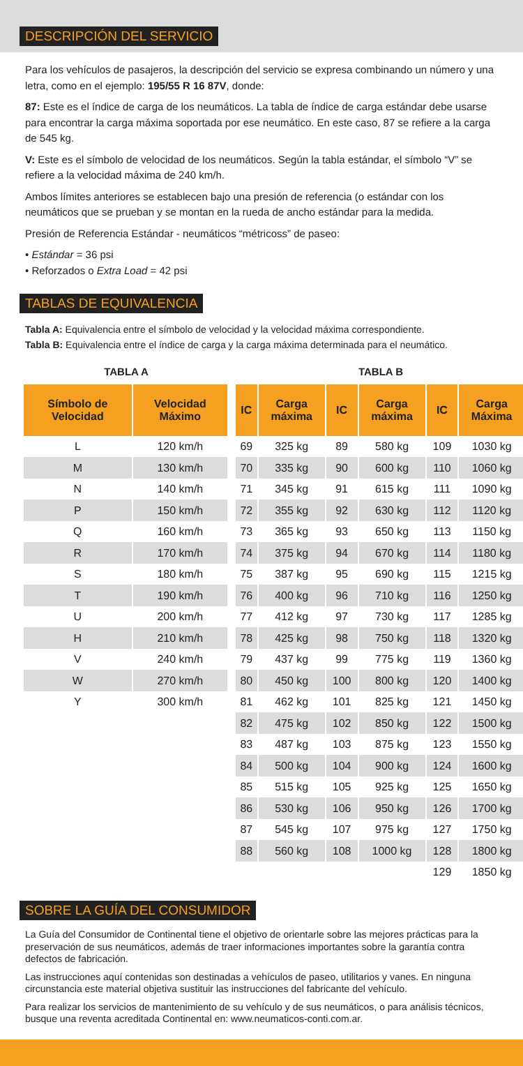DESCRIPCIÓN DEL SERVICIO
Para los vehículos de pasajeros, la descripción del servicio se expresa combinando un número y una letra, como en el ejemplo: 195/55 R 16 87V, donde:
87: Este es el índice de carga de los neumáticos. La tabla de índice de carga estándar debe usarse para encontrar la carga máxima soportada por ese neumático. En este caso, 87 se refiere a la carga de 545 kg.
V: Este es el símbolo de velocidad de los neumáticos. Según la tabla estándar, el símbolo “V” se refiere a la velocidad máxima de 240 km/h.
Ambos límites anteriores se establecen bajo una presión de referencia (o estándar con los neumáticos que se prueban y se montan en la rueda de ancho estándar para la medida.
Presión de Referencia Estándar - neumáticos “métricoss” de paseo:
• Estándar = 36 psi
• Reforzados o Extra Load = 42 psi
TABLAS DE EQUIVALENCIA
Tabla A: Equivalencia entre el símbolo de velocidad y la velocidad máxima correspondiente.
Tabla B: Equivalencia entre el índice de carga y la carga máxima determinada para el neumático.
TABLA A
| Símbolo de Velocidad | Velocidad Máximo |
| --- | --- |
| L | 120 km/h |
| M | 130 km/h |
| N | 140 km/h |
| P | 150 km/h |
| Q | 160 km/h |
| R | 170 km/h |
| S | 180 km/h |
| T | 190 km/h |
| U | 200 km/h |
| H | 210 km/h |
| V | 240 km/h |
| W | 270 km/h |
| Y | 300 km/h |
TABLA B
| IC | Carga máxima | IC | Carga máxima | IC | Carga Máxima |
| --- | --- | --- | --- | --- | --- |
| 69 | 325 kg | 89 | 580 kg | 109 | 1030 kg |
| 70 | 335 kg | 90 | 600 kg | 110 | 1060 kg |
| 71 | 345 kg | 91 | 615 kg | 111 | 1090 kg |
| 72 | 355 kg | 92 | 630 kg | 112 | 1120 kg |
| 73 | 365 kg | 93 | 650 kg | 113 | 1150 kg |
| 74 | 375 kg | 94 | 670 kg | 114 | 1180 kg |
| 75 | 387 kg | 95 | 690 kg | 115 | 1215 kg |
| 76 | 400 kg | 96 | 710 kg | 116 | 1250 kg |
| 77 | 412 kg | 97 | 730 kg | 117 | 1285 kg |
| 78 | 425 kg | 98 | 750 kg | 118 | 1320 kg |
| 79 | 437 kg | 99 | 775 kg | 119 | 1360 kg |
| 80 | 450 kg | 100 | 800 kg | 120 | 1400 kg |
| 81 | 462 kg | 101 | 825 kg | 121 | 1450 kg |
| 82 | 475 kg | 102 | 850 kg | 122 | 1500 kg |
| 83 | 487 kg | 103 | 875 kg | 123 | 1550 kg |
| 84 | 500 kg | 104 | 900 kg | 124 | 1600 kg |
| 85 | 515 kg | 105 | 925 kg | 125 | 1650 kg |
| 86 | 530 kg | 106 | 950 kg | 126 | 1700 kg |
| 87 | 545 kg | 107 | 975 kg | 127 | 1750 kg |
| 88 | 560 kg | 108 | 1000 kg | 128 | 1800 kg |
| | | | | 129 | 1850 kg |
SOBRE LA GUÍA DEL CONSUMIDOR
La Guía del Consumidor de Continental tiene el objetivo de orientarle sobre las mejores prácticas para la preservación de sus neumáticos, además de traer informaciones importantes sobre la garantía contra defectos de fabricación.
Las instrucciones aquí contenidas son destinadas a vehículos de paseo, utilitarios y vanes. En ninguna circunstancia este material objetiva sustituir las instrucciones del fabricante del vehículo.
Para realizar los servicios de mantenimiento de su vehículo y de sus neumáticos, o para análisis técnicos, busque una reventa acreditada Continental en: www.neumaticos-conti.com.ar.